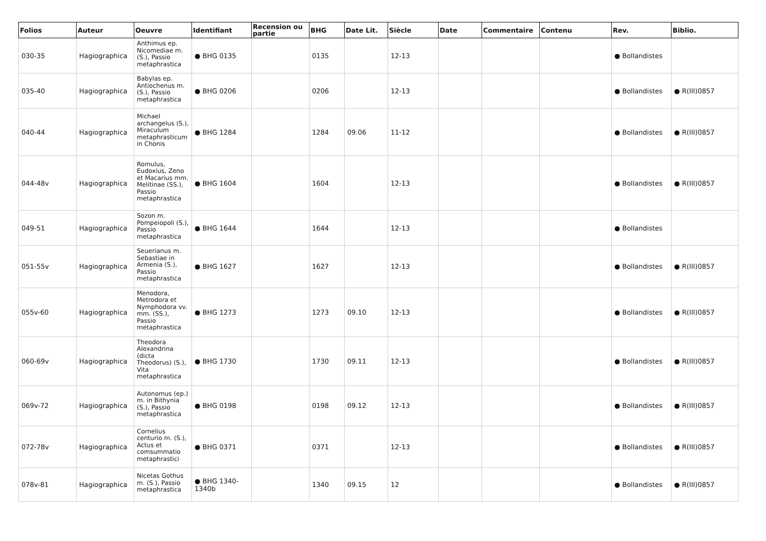| Folios | Auteur | Oeuvre | Identifiant | Recension ou partie | BHG | Date Lit. | Siècle | Date | Commentaire | Contenu | Rev. | Biblio. |
| --- | --- | --- | --- | --- | --- | --- | --- | --- | --- | --- | --- | --- |
| 030-35 | Hagiographica | Anthimus ep. Nicomediae m. (S.), Passio metaphrastica | ● BHG 0135 | | 0135 | | 12-13 | | | | ● Bollandistes | |
| 035-40 | Hagiographica | Babylas ep. Antiochenus m. (S.), Passio metaphrastica | ● BHG 0206 | | 0206 | | 12-13 | | | | ● Bollandistes | ● R(III)0857 |
| 040-44 | Hagiographica | Michael archangelus (S.), Miraculum metaphrasticum in Chonis | ● BHG 1284 | | 1284 | 09.06 | 11-12 | | | | ● Bollandistes | ● R(III)0857 |
| 044-48v | Hagiographica | Romulus, Eudoxius, Zeno et Macarius mm. Melitinae (SS.), Passio metaphrastica | ● BHG 1604 | | 1604 | | 12-13 | | | | ● Bollandistes | ● R(III)0857 |
| 049-51 | Hagiographica | Sozon m. Pompeiopoli (S.), Passio metaphrastica | ● BHG 1644 | | 1644 | | 12-13 | | | | ● Bollandistes | |
| 051-55v | Hagiographica | Seuerianus m. Sebastiae in Armenia (S.), Passio metaphrastica | ● BHG 1627 | | 1627 | | 12-13 | | | | ● Bollandistes | ● R(III)0857 |
| 055v-60 | Hagiographica | Menodora, Metrodora et Nymphodora vv. mm. (SS.), Passio metaphrastica | ● BHG 1273 | | 1273 | 09.10 | 12-13 | | | | ● Bollandistes | ● R(III)0857 |
| 060-69v | Hagiographica | Theodora Alexandrina (dicta Theodorus) (S.), Vita metaphrastica | ● BHG 1730 | | 1730 | 09.11 | 12-13 | | | | ● Bollandistes | ● R(III)0857 |
| 069v-72 | Hagiographica | Autonomus (ep.) m. in Bithynia (S.), Passio metaphrastica | ● BHG 0198 | | 0198 | 09.12 | 12-13 | | | | ● Bollandistes | ● R(III)0857 |
| 072-78v | Hagiographica | Cornelius centurio m. (S.), Actus et comsummatio metaphrastici | ● BHG 0371 | | 0371 | | 12-13 | | | | ● Bollandistes | ● R(III)0857 |
| 078v-81 | Hagiographica | Nicetas Gothus m. (S.), Passio metaphrastica | ● BHG 1340-1340b | | 1340 | 09.15 | 12 | | | | ● Bollandistes | ● R(III)0857 |